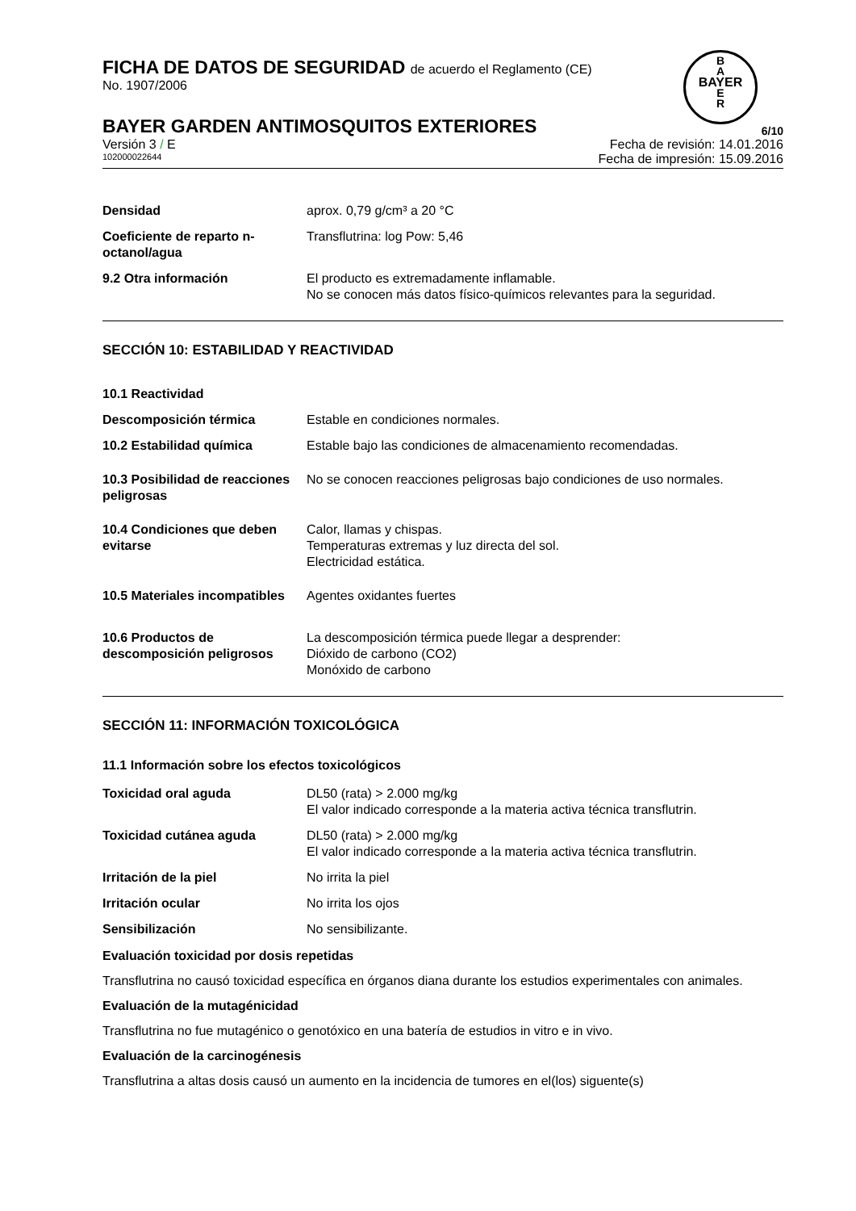FICHA DE DATOS DE SEGURIDAD de acuerdo el Reglamento (CE)
No. 1907/2006
B
A
BAYER
E
R
BAYER GARDEN ANTIMOSQUITOS EXTERIORES 6/10
Versión 3 / E Fecha de revisión: 14.01.2016
102000022644 Fecha de impresión: 15.09.2016
| Densidad | aprox. 0,79 g/cm³ a 20 °C |
| Coeficiente de reparto n-octanol/agua | Transflutrina: log Pow: 5,46 |
| 9.2 Otra información | El producto es extremadamente inflamable. No se conocen más datos físico-químicos relevantes para la seguridad. |
SECCIÓN 10: ESTABILIDAD Y REACTIVIDAD
| 10.1 Reactividad | |
| Descomposición térmica | Estable en condiciones normales. |
| 10.2 Estabilidad química | Estable bajo las condiciones de almacenamiento recomendadas. |
| 10.3 Posibilidad de reacciones peligrosas | No se conocen reacciones peligrosas bajo condiciones de uso normales. |
| 10.4 Condiciones que deben evitarse | Calor, llamas y chispas. Temperaturas extremas y luz directa del sol. Electricidad estática. |
| 10.5 Materiales incompatibles | Agentes oxidantes fuertes |
| 10.6 Productos de descomposición peligrosos | La descomposición térmica puede llegar a desprender: Dióxido de carbono (CO2) Monóxido de carbono |
SECCIÓN 11: INFORMACIÓN TOXICOLÓGICA
11.1 Información sobre los efectos toxicológicos
| Toxicidad oral aguda | DL50 (rata) > 2.000 mg/kg El valor indicado corresponde a la materia activa técnica transflutrin. |
| Toxicidad cutánea aguda | DL50 (rata) > 2.000 mg/kg El valor indicado corresponde a la materia activa técnica transflutrin. |
| Irritación de la piel | No irrita la piel |
| Irritación ocular | No irrita los ojos |
| Sensibilización | No sensibilizante. |
Evaluación toxicidad por dosis repetidas
Transflutrina no causó toxicidad específica en órganos diana durante los estudios experimentales con animales.
Evaluación de la mutagénicidad
Transflutrina no fue mutagénico o genotóxico en una batería de estudios in vitro e in vivo.
Evaluación de la carcinogénesis
Transflutrina a altas dosis causó un aumento en la incidencia de tumores en el(los) siguente(s)